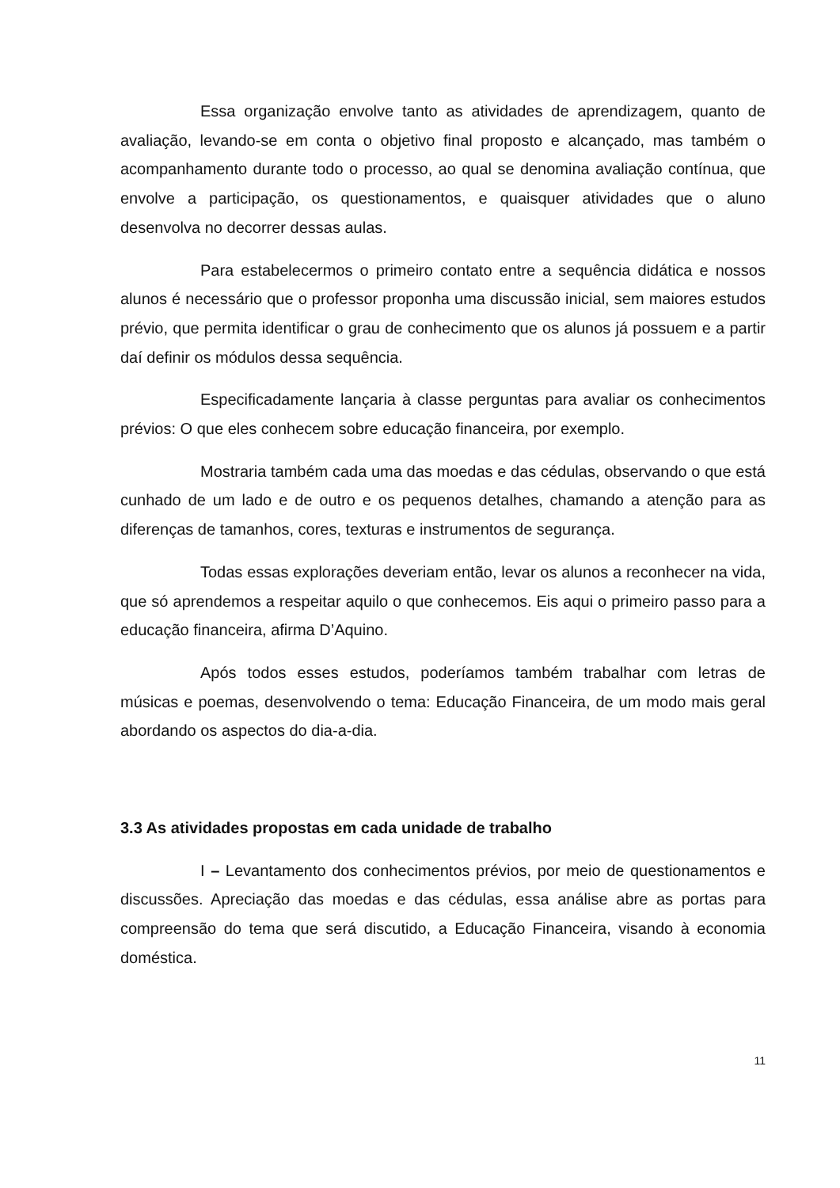Essa organização envolve tanto as atividades de aprendizagem, quanto de avaliação, levando-se em conta o objetivo final proposto e alcançado, mas também o acompanhamento durante todo o processo, ao qual se denomina avaliação contínua, que envolve a participação, os questionamentos, e quaisquer atividades que o aluno desenvolva no decorrer dessas aulas.
Para estabelecermos o primeiro contato entre a sequência didática e nossos alunos é necessário que o professor proponha uma discussão inicial, sem maiores estudos prévio, que permita identificar o grau de conhecimento que os alunos já possuem e a partir daí definir os módulos dessa sequência.
Especificadamente lançaria à classe perguntas para avaliar os conhecimentos prévios: O que eles conhecem sobre educação financeira, por exemplo.
Mostraria também cada uma das moedas e das cédulas, observando o que está cunhado de um lado e de outro e os pequenos detalhes, chamando a atenção para as diferenças de tamanhos, cores, texturas e instrumentos de segurança.
Todas essas explorações deveriam então, levar os alunos a reconhecer na vida, que só aprendemos a respeitar aquilo o que conhecemos. Eis aqui o primeiro passo para a educação financeira, afirma D’Aquino.
Após todos esses estudos, poderíamos também trabalhar com letras de músicas e poemas, desenvolvendo o tema: Educação Financeira, de um modo mais geral abordando os aspectos do dia-a-dia.
3.3 As atividades propostas em cada unidade de trabalho
I – Levantamento dos conhecimentos prévios, por meio de questionamentos e discussões. Apreciação das moedas e das cédulas, essa análise abre as portas para compreensão do tema que será discutido, a Educação Financeira, visando à economia doméstica.
11